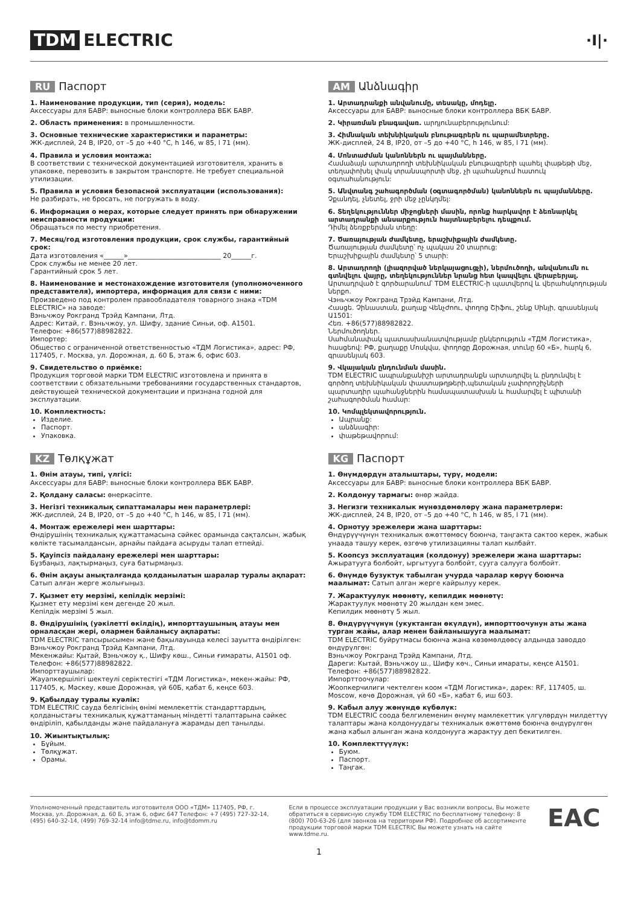TDM ELECTRIC
·I|·
RU Паспорт
1. Наименование продукции, тип (серия), модель:
Аксессуары для БАВР: выносные блоки контроллера ВБК БАВР.
2. Область применения: в промышленности.
3. Основные технические характеристики и параметры:
ЖК-дисплей, 24 В, IP20, от –5 до +40 °С, h 146, w 85, l 71 (мм).
4. Правила и условия монтажа:
В соответствии с технической документацией изготовителя, хранить в упаковке, перевозить в закрытом транспорте. Не требует специальной утилизации.
5. Правила и условия безопасной эксплуатации (использования):
Не разбирать, не бросать, не погружать в воду.
6. Информация о мерах, которые следует принять при обнаружении неисправности продукции:
Обращаться по месту приобретения.
7. Месяц/год изготовления продукции, срок службы, гарантийный срок:
Дата изготовления «______»____________________________ 20______г.
Срок службы не менее 20 лет.
Гарантийный срок 5 лет.
8. Наименование и местонахождение изготовителя (уполномоченного представителя), импортера, информация для связи с ними:
Произведено под контролем правообладателя товарного знака «TDM ELECTRIC» на заводе:
Вэньчжоу Рокгранд Трэйд Кампани, Лтд.
Адрес: Китай, г. Вэньчжоу, ул. Шифу, здание Синьи, оф. А1501.
Телефон: +86(577)88982822.
Импортер:
Общество с ограниченной ответственностью «ТДМ Логистика», адрес: РФ, 117405, г. Москва, ул. Дорожная, д. 60 Б, этаж 6, офис 603.
9. Свидетельство о приёмке:
Продукция торговой марки TDM ELECTRIC изготовлена и принята в соответствии с обязательными требованиями государственных стандартов, действующей технической документации и признана годной для эксплуатации.
10. Комплектность:
Изделие.
Паспорт.
Упаковка.
KZ Төлқұжат
1. Өнім атауы, типі, үлгісі:
Аксессуары для БАВР: выносные блоки контроллера ВБК БАВР.
2. Қолдану саласы: өнеркәсіпте.
3. Негізгі техникалық сипаттамалары мен параметрлері:
ЖК-дисплей, 24 В, IP20, от –5 до +40 °С, h 146, w 85, l 71 (мм).
4. Монтаж ережелері мен шарттары:
Өндірушінің техникалық құжаттамасына сәйкес орамында сақталсын, жабық көлікте тасымалдансын, арнайы пайдаға асыруды талап етпейді.
5. Қауіпсіз пайдалану ережелері мен шарттары:
Бұзбаңыз, лақтырмаңыз, суға батырмаңыз.
6. Өнім ақауы анықталғанда қолданылатын шаралар туралы ақпарат:
Сатып алған жерге жолығыңыз.
7. Қызмет ету мерзімі, кепілдік мерзімі:
Қызмет ету мерзімі кем дегенде 20 жыл.
Кепілдік мерзімі 5 жыл.
8. Өндірушінің (уәкілетті өкілдің), импорттаушының атауы мен орналасқан жері, олармен байланысу ақпараты:
TDM ELECTRIC тапсырысымен және бақылауында келесі зауытта өндірілген: Вэньчжоу Рокгранд Трэйд Кампани, Лтд.
Мекенжайы: Қытай, Вэньчжоу қ., Шифу көш., Синьи ғимараты, А1501 оф.
Телефон: +86(577)88982822.
Импорттаушылар:
Жауапкершілігі шектеулі серіктестігі «ТДМ Логистика», мекен-жайы: РФ, 117405, қ. Мәскеу, көше Дорожная, үй 60Б, қабат 6, кеңсе 603.
9. Қабылдау туралы куәлік:
TDM ELECTRIC сауда белгісінің өнімі мемлекеттік стандарттардың, қолданыстағы техникалық құжаттаманың міндетті талаптарына сәйкес өндіріліп, қабылданды және пайдалануға жарамды деп танылды.
10. Жиынтықтылық:
Бұйым.
Төлқұжат.
Орамы.
AM Անձնագիր
1. Արտադրանքի անվանումը, տեսակը, մոդելը.
Аксессуары для БАВР: выносные блоки контроллера ВБК БАВР.
2. Կիրառման բնագավառ. արդյունաբերությունում:
3. Հիմնական տեխնիկական բնութագրերն ու պարամետրերը.
ЖК-дисплей, 24 В, IP20, от –5 до +40 °С, h 146, w 85, l 71 (мм).
4. Մոնտաժման կանոններն ու պայմանները.
Համաձայն արտադրողի տեխնիկական բնութագրերի պահել փաթեթի մեջ, տեղափոխել փակ տրանսպորտի մեջ, չի պահանջում հատուկ օգտահանություն:
5. Անվտանգ շահագործման (օգտագործման) կանոններն ու պայմանները.
Չքանդել, չնետել, ջրի մեջ չընկղմել:
6. Տեղեկություններ միջոցների մասին, որոնք հարկավոր է ձեռնարկել արտադրանքի անսարքություն հայտնաբերելու դեպքում.
Դիմել ձեռքբերման տեղը:
7. Ծառայության ժամկետը, երաշխիքային ժամկետը.
Ծառայության ժամկետը՝ ոչ պակաս 20 տարուց:
Երաշխիքային ժամկետը՝ 5 տարի:
8. Արտադրողի (լիազորված ներկայացուցչի), ներմուծողի, անվանումն ու գտնվելու վայրը, տեղեկություններ նրանց հետ կապվելու վերաբերյալ.
Արտադրված է գործարանում՝ TDM ELECTRIC-ի պատվերով և վերահսկողության ներքո.
Վэньчжоу Рокгранд Трэйд Кампани, Лтд.
Հասցե. Չինաստան, քաղաք Վենչժոու, փողոց Շիֆու, շենք Սինյի, գրասենյակ Ա1501:
Հեռ. +86(577)88982822.
Ներմուծողներ.
Սահմանափակ պատասխանատվությամբ ընկերություն «ТДМ Логистика», հասցեով: РФ, քաղաքը Մոսկվա, փողոցը Дорожная, տունը 60 «Б», հարկ 6, գրասենյակ 603.
9. Վկայական ընդունման մասին.
TDM ELECTRIC ապրանքանիշի արտադրանքն արտադրվել և ընդունվել է գործող տեխնիկական փաստաթղթերի,պետական չափորոշիչների պարտադիր պահանջներին համապատասխան և համարվել է պիտանի շահագործման համար:
10. Կոմպլեկտավորություն.
Ապրանք:
անձնագիր:
փաթեթավորում:
KG Паспорт
1. Өнүмдөрдүн аталыштары, түрү, модели:
Аксессуары для БАВР: выносные блоки контроллера ВБК БАВР.
2. Колдонуу тармагы: өнөр жайда.
3. Негизги техникалык мүнөздөмөлөрү жана параметрлери:
ЖК-дисплей, 24 В, IP20, от –5 до +40 °С, h 146, w 85, l 71 (мм).
4. Орнотуу эрежелери жана шарттары:
Өндүрүүчүнүн техникалык өжөттөмөсү боюнча, таңгакта сактоо керек, жабык унаада ташуу керек, өзгөчө утилизацияны талап кылбайт.
5. Коопсуз эксплуатация (колдонуу) эрежелери жана шарттары:
Ажыратууга болбойт, ыргытууга болбойт, сууга салууга болбойт.
6. Өнүмдө бузуктук табылган учурда чаралар көрүү боюнча маалымат: Сатып алган жерге кайрылуу керек.
7. Жарактуулук мөөнөтү, кепилдик мөөнөтү:
Жарактуулук мөөнөтү 20 жылдан кем эмес.
Кепилдик мөөнөтү 5 жыл.
8. Өндүрүүчүнүн (укуктанган өкүлдүн), импорттоочунун аты жана турган жайы, алар менен байланышууга маалымат:
TDM ELECTRIC буйрутмасы боюнча жана көзөмөлдөөсү алдында заводдо өндүрүлгөн:
Вэньчжоу Рокгранд Трэйд Кампани, Лтд.
Дареги: Кытай, Вэньчжоу ш., Шифу көч., Синьи имараты, кеңсе А1501.
Телефон: +86(577)88982822.
Импорттоочулар:
Жоопкерчилиги чектелген коом «ТДМ Логистика», дарек: RF, 117405, ш. Moscow, көчө Дорожная, үй 60 «Б», кабат 6, иш 603.
9. Кабыл алуу жөнүндө күбөлүк:
TDM ELECTRIC соода белгилеменин өнүмү мамлекеттик үлгүлөрдүн милдеттүү талаптары жана колдонуудагы техникалык өжөттөмө боюнча өндүрүлгөн жана кабыл алынган жана колдонууга жарактуу деп бекитилген.
10. Комплекттүүлүк:
Буюм.
Паспорт.
Таңгак.
Уполномоченный представитель изготовителя ООО «ТДМ» 117405, РФ, г. Москва, ул. Дорожная, д. 60 Б, этаж 6, офис 647 Телефон: +7 (495) 727-32-14, (495) 640-32-14, (499) 769-32-14 info@tdme.ru, info@tdomm.ru
Если в процессе эксплуатации продукции у Вас возникли вопросы, Вы можете обратиться в сервисную службу TDM ELECTRIC по бесплатному телефону: 8 (800) 700-63-26 (для звонков на территории РФ). Подробнее об ассортименте продукции торговой марки TDM ELECTRIC Вы можете узнать на сайте www.tdme.ru.
EAC
1